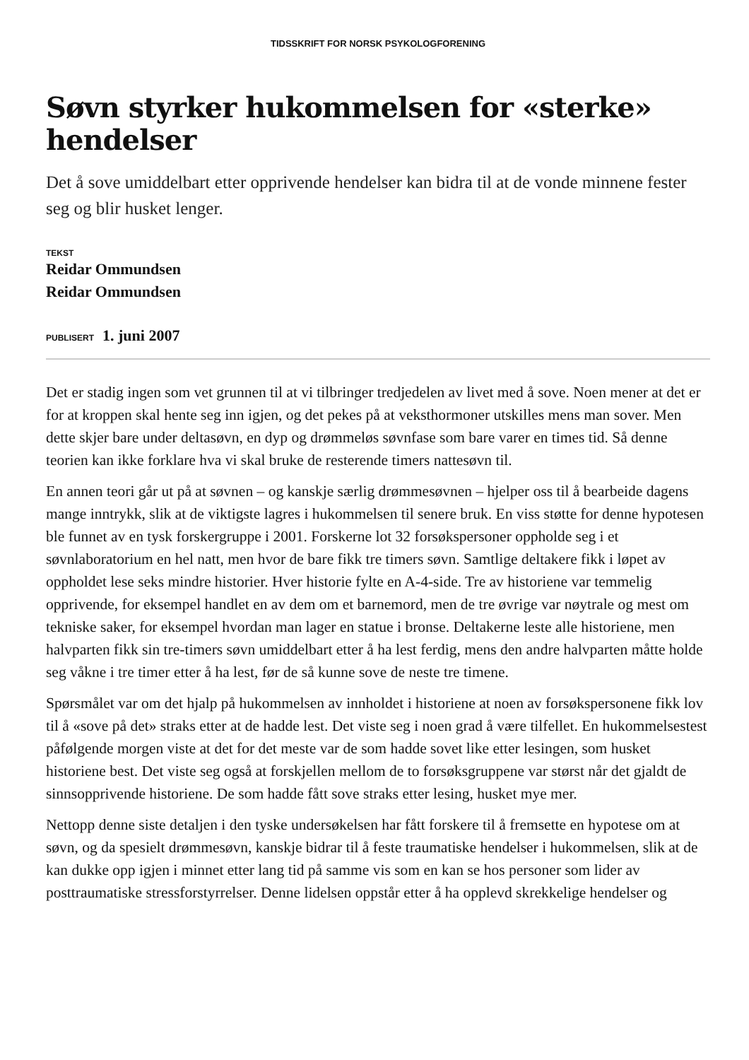TIDSSKRIFT FOR NORSK PSYKOLOGFORENING
Søvn styrker hukommelsen for «sterke» hendelser
Det å sove umiddelbart etter opprivende hendelser kan bidra til at de vonde minnene fester seg og blir husket lenger.
TEKST
Reidar Ommundsen
Reidar Ommundsen
PUBLISERT 1. juni 2007
Det er stadig ingen som vet grunnen til at vi tilbringer tredjedelen av livet med å sove. Noen mener at det er for at kroppen skal hente seg inn igjen, og det pekes på at veksthormoner utskilles mens man sover. Men dette skjer bare under deltasøvn, en dyp og drømmeløs søvnfase som bare varer en times tid. Så denne teorien kan ikke forklare hva vi skal bruke de resterende timers nattesøvn til.
En annen teori går ut på at søvnen – og kanskje særlig drømmesøvnen – hjelper oss til å bearbeide dagens mange inntrykk, slik at de viktigste lagres i hukommelsen til senere bruk. En viss støtte for denne hypotesen ble funnet av en tysk forskergruppe i 2001. Forskerne lot 32 forsøkspersoner oppholde seg i et søvnlaboratorium en hel natt, men hvor de bare fikk tre timers søvn. Samtlige deltakere fikk i løpet av oppholdet lese seks mindre historier. Hver historie fylte en A-4-side. Tre av historiene var temmelig opprivende, for eksempel handlet en av dem om et barnemord, men de tre øvrige var nøytrale og mest om tekniske saker, for eksempel hvordan man lager en statue i bronse. Deltakerne leste alle historiene, men halvparten fikk sin tre-timers søvn umiddelbart etter å ha lest ferdig, mens den andre halvparten måtte holde seg våkne i tre timer etter å ha lest, før de så kunne sove de neste tre timene.
Spørsmålet var om det hjalp på hukommelsen av innholdet i historiene at noen av forsøkspersonene fikk lov til å «sove på det» straks etter at de hadde lest. Det viste seg i noen grad å være tilfellet. En hukommelsestest påfølgende morgen viste at det for det meste var de som hadde sovet like etter lesingen, som husket historiene best. Det viste seg også at forskjellen mellom de to forsøksgruppene var størst når det gjaldt de sinnsopprivende historiene. De som hadde fått sove straks etter lesing, husket mye mer.
Nettopp denne siste detaljen i den tyske undersøkelsen har fått forskere til å fremsette en hypotese om at søvn, og da spesielt drømmesøvn, kanskje bidrar til å feste traumatiske hendelser i hukommelsen, slik at de kan dukke opp igjen i minnet etter lang tid på samme vis som en kan se hos personer som lider av posttraumatiske stressforstyrrelser. Denne lidelsen oppstår etter å ha opplevd skrekkelige hendelser og